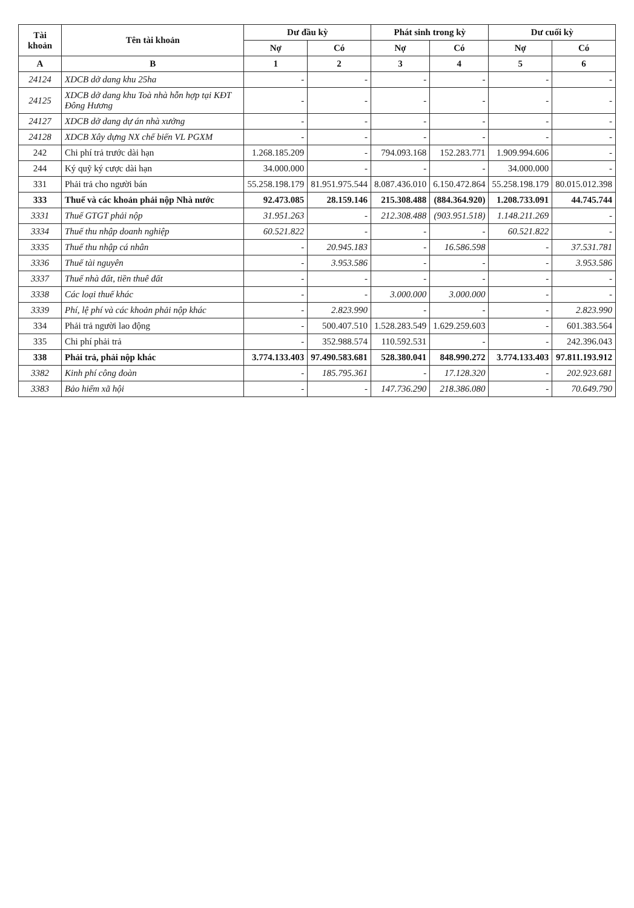| Tài khoản | Tên tài khoản | Dư đầu kỳ | | Phát sinh trong kỳ | | Dư cuối kỳ | |
| --- | --- | --- | --- | --- | --- | --- | --- |
| | | Nợ | Có | Nợ | Có | Nợ | Có |
| A | B | 1 | 2 | 3 | 4 | 5 | 6 |
| 24124 | XDCB dở dang khu 25ha | - | - | - | - | - | - |
| 24125 | XDCB dở dang khu Toà nhà hỗn hợp tại KĐT Đông Hương | - | - | - | - | - | - |
| 24127 | XDCB dở dang dự án nhà xưởng | - | - | - | - | - | - |
| 24128 | XDCB Xây dựng NX chế biến VL PGXM | - | - | - | - | - | - |
| 242 | Chi phí trả trước dài hạn | 1.268.185.209 | - | 794.093.168 | 152.283.771 | 1.909.994.606 | - |
| 244 | Ký quỹ ký cược dài hạn | 34.000.000 | - | - | - | 34.000.000 | - |
| 331 | Phải trả cho người bán | 55.258.198.179 | 81.951.975.544 | 8.087.436.010 | 6.150.472.864 | 55.258.198.179 | 80.015.012.398 |
| 333 | Thuế và các khoản phải nộp Nhà nước | 92.473.085 | 28.159.146 | 215.308.488 | (884.364.920) | 1.208.733.091 | 44.745.744 |
| 3331 | Thuế GTGT phải nộp | 31.951.263 | - | 212.308.488 | (903.951.518) | 1.148.211.269 | - |
| 3334 | Thuế thu nhập doanh nghiệp | 60.521.822 | - | - | - | 60.521.822 | - |
| 3335 | Thuế thu nhập cá nhân | - | 20.945.183 | - | 16.586.598 | - | 37.531.781 |
| 3336 | Thuế tài nguyên | - | 3.953.586 | - | - | - | 3.953.586 |
| 3337 | Thuế nhà đất, tiền thuê đất | - | - | - | - | - | - |
| 3338 | Các loại thuế khác | - | - | 3.000.000 | 3.000.000 | - | - |
| 3339 | Phí, lệ phí và các khoản phải nộp khác | - | 2.823.990 | - | - | - | 2.823.990 |
| 334 | Phải trả người lao động | - | 500.407.510 | 1.528.283.549 | 1.629.259.603 | - | 601.383.564 |
| 335 | Chi phí phải trả | - | 352.988.574 | 110.592.531 | - | - | 242.396.043 |
| 338 | Phải trả, phải nộp khác | 3.774.133.403 | 97.490.583.681 | 528.380.041 | 848.990.272 | 3.774.133.403 | 97.811.193.912 |
| 3382 | Kinh phí công đoàn | - | 185.795.361 | - | 17.128.320 | - | 202.923.681 |
| 3383 | Bảo hiểm xã hội | - | - | 147.736.290 | 218.386.080 | - | 70.649.790 |